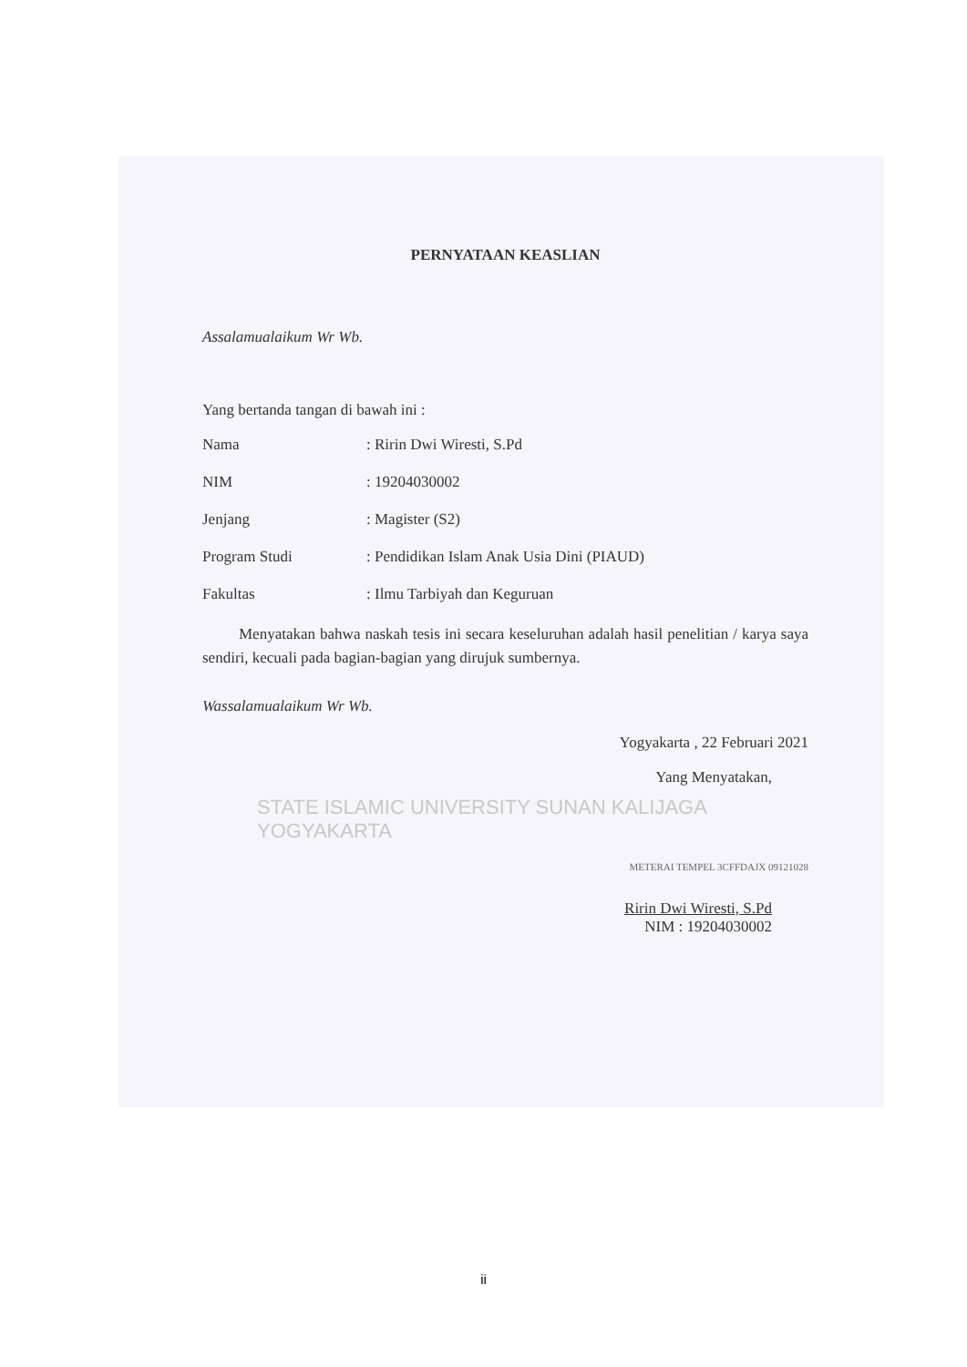PERNYATAAN KEASLIAN
Assalamualaikum Wr Wb.
Yang bertanda tangan di bawah ini :
Nama: Ririn Dwi Wiresti, S.Pd
NIM: 19204030002
Jenjang: Magister (S2)
Program Studi: Pendidikan Islam Anak Usia Dini (PIAUD)
Fakultas: Ilmu Tarbiyah dan Keguruan
Menyatakan bahwa naskah tesis ini secara keseluruhan adalah hasil penelitian / karya saya sendiri, kecuali pada bagian-bagian yang dirujuk sumbernya.
Wassalamualaikum Wr Wb.
Yogyakarta , 22 Februari 2021
Yang Menyatakan,
STATE ISLAMIC UNIVERSITY SUNAN KALIJAGA YOGYAKARTA
METERAI TEMPEL 3CFFDAJX 09121028
Ririn Dwi Wiresti, S.Pd
NIM : 19204030002
ii